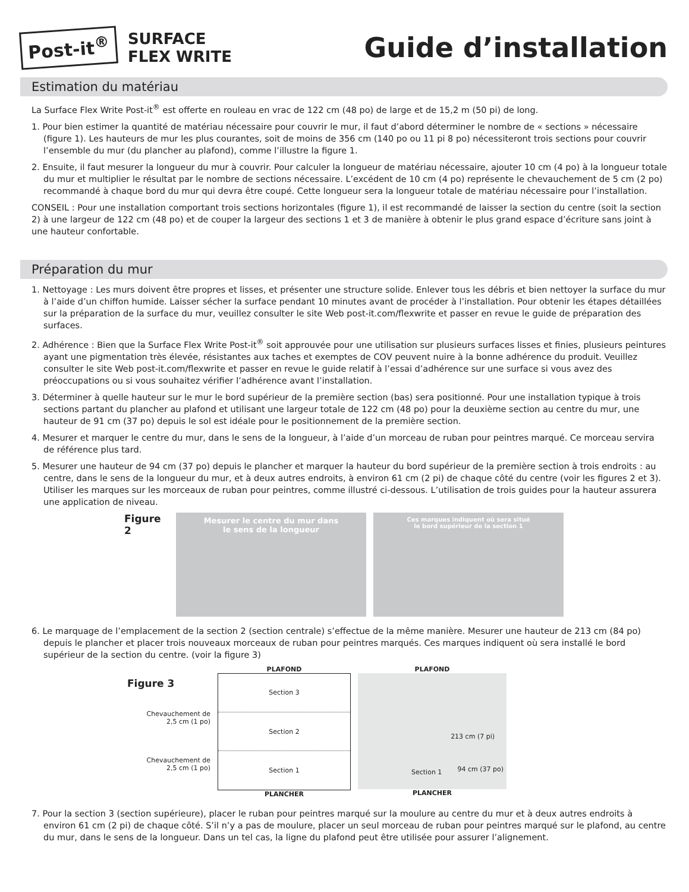Post-it<sup>®</sup>
SURFACE
FLEX WRITE
Guide d’installation
Estimation du matériau
La Surface Flex Write Post-it<sup>®</sup> est offerte en rouleau en vrac de 122 cm (48 po) de large et de 15,2 m (50 pi) de long.
1. Pour bien estimer la quantité de matériau nécessaire pour couvrir le mur, il faut d’abord déterminer le nombre de « sections » nécessaire (figure 1). Les hauteurs de mur les plus courantes, soit de moins de 356 cm (140 po ou 11 pi 8 po) nécessiteront trois sections pour couvrir l’ensemble du mur (du plancher au plafond), comme l’illustre la figure 1.
2. Ensuite, il faut mesurer la longueur du mur à couvrir. Pour calculer la longueur de matériau nécessaire, ajouter 10 cm (4 po) à la longueur totale du mur et multiplier le résultat par le nombre de sections nécessaire. L’excédent de 10 cm (4 po) représente le chevauchement de 5 cm (2 po) recommandé à chaque bord du mur qui devra être coupé. Cette longueur sera la longueur totale de matériau nécessaire pour l’installation.
CONSEIL : Pour une installation comportant trois sections horizontales (figure 1), il est recommandé de laisser la section du centre (soit la section 2) à une largeur de 122 cm (48 po) et de couper la largeur des sections 1 et 3 de manière à obtenir le plus grand espace d’écriture sans joint à une hauteur confortable.
Préparation du mur
1. Nettoyage : Les murs doivent être propres et lisses, et présenter une structure solide. Enlever tous les débris et bien nettoyer la surface du mur à l’aide d’un chiffon humide. Laisser sécher la surface pendant 10 minutes avant de procéder à l’installation. Pour obtenir les étapes détaillées sur la préparation de la surface du mur, veuillez consulter le site Web post-it.com/flexwrite et passer en revue le guide de préparation des surfaces.
2. Adhérence : Bien que la Surface Flex Write Post-it<sup>®</sup> soit approuvée pour une utilisation sur plusieurs surfaces lisses et finies, plusieurs peintures ayant une pigmentation très élevée, résistantes aux taches et exemptes de COV peuvent nuire à la bonne adhérence du produit. Veuillez consulter le site Web post-it.com/flexwrite et passer en revue le guide relatif à l’essai d’adhérence sur une surface si vous avez des préoccupations ou si vous souhaitez vérifier l’adhérence avant l’installation.
3. Déterminer à quelle hauteur sur le mur le bord supérieur de la première section (bas) sera positionné. Pour une installation typique à trois sections partant du plancher au plafond et utilisant une largeur totale de 122 cm (48 po) pour la deuxième section au centre du mur, une hauteur de 91 cm (37 po) depuis le sol est idéale pour le positionnement de la première section.
4. Mesurer et marquer le centre du mur, dans le sens de la longueur, à l’aide d’un morceau de ruban pour peintres marqué. Ce morceau servira de référence plus tard.
5. Mesurer une hauteur de 94 cm (37 po) depuis le plancher et marquer la hauteur du bord supérieur de la première section à trois endroits : au centre, dans le sens de la longueur du mur, et à deux autres endroits, à environ 61 cm (2 pi) de chaque côté du centre (voir les figures 2 et 3). Utiliser les marques sur les morceaux de ruban pour peintres, comme illustré ci-dessous. L’utilisation de trois guides pour la hauteur assurera une application de niveau.
Figure 2
Mesurer le centre du mur dans
le sens de la longueur
Ces marques indiquent où sera situé
le bord supérieur de la section 1
6. Le marquage de l’emplacement de la section 2 (section centrale) s’effectue de la même manière. Mesurer une hauteur de 213 cm (84 po) depuis le plancher et placer trois nouveaux morceaux de ruban pour peintres marqués. Ces marques indiquent où sera installé le bord supérieur de la section du centre. (voir la figure 3)
Figure 3
Chevauchement de
2,5 cm (1 po)
Chevauchement de
2,5 cm (1 po)
PLAFOND
Section 3
Section 2
Section 1
PLANCHER
PLAFOND
213 cm (7 pi)
94 cm (37 po) Section 1
PLANCHER
7. Pour la section 3 (section supérieure), placer le ruban pour peintres marqué sur la moulure au centre du mur et à deux autres endroits à environ 61 cm (2 pi) de chaque côté. S’il n’y a pas de moulure, placer un seul morceau de ruban pour peintres marqué sur le plafond, au centre du mur, dans le sens de la longueur. Dans un tel cas, la ligne du plafond peut être utilisée pour assurer l’alignement.